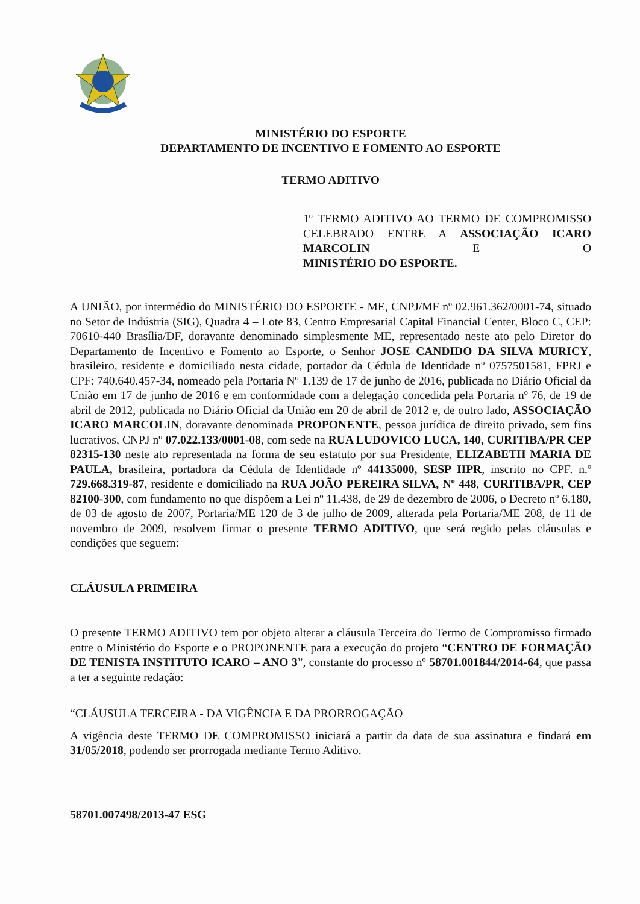MINISTÉRIO DO ESPORTE
DEPARTAMENTO DE INCENTIVO E FOMENTO AO ESPORTE
TERMO ADITIVO
1º TERMO ADITIVO AO TERMO DE COMPROMISSO CELEBRADO ENTRE A ASSOCIAÇÃO ICARO MARCOLIN E O
MINISTÉRIO DO ESPORTE.
A UNIÃO, por intermédio do MINISTÉRIO DO ESPORTE - ME, CNPJ/MF nº 02.961.362/0001-74, situado no Setor de Indústria (SIG), Quadra 4 – Lote 83, Centro Empresarial Capital Financial Center, Bloco C, CEP: 70610-440 Brasília/DF, doravante denominado simplesmente ME, representado neste ato pelo Diretor do Departamento de Incentivo e Fomento ao Esporte, o Senhor JOSE CANDIDO DA SILVA MURICY, brasileiro, residente e domiciliado nesta cidade, portador da Cédula de Identidade nº 0757501581, FPRJ e CPF: 740.640.457-34, nomeado pela Portaria Nº 1.139 de 17 de junho de 2016, publicada no Diário Oficial da União em 17 de junho de 2016 e em conformidade com a delegação concedida pela Portaria nº 76, de 19 de abril de 2012, publicada no Diário Oficial da União em 20 de abril de 2012 e, de outro lado, ASSOCIAÇÃO ICARO MARCOLIN, doravante denominada PROPONENTE, pessoa jurídica de direito privado, sem fins lucrativos, CNPJ nº 07.022.133/0001-08, com sede na RUA LUDOVICO LUCA, 140, CURITIBA/PR CEP 82315-130 neste ato representada na forma de seu estatuto por sua Presidente, ELIZABETH MARIA DE PAULA, brasileira, portadora da Cédula de Identidade nº 44135000, SESP IIPR, inscrito no CPF. n.º 729.668.319-87, residente e domiciliado na RUA JOÃO PEREIRA SILVA, Nº 448, CURITIBA/PR, CEP 82100-300, com fundamento no que dispõem a Lei nº 11.438, de 29 de dezembro de 2006, o Decreto nº 6.180, de 03 de agosto de 2007, Portaria/ME 120 de 3 de julho de 2009, alterada pela Portaria/ME 208, de 11 de novembro de 2009, resolvem firmar o presente TERMO ADITIVO, que será regido pelas cláusulas e condições que seguem:
CLÁUSULA PRIMEIRA
O presente TERMO ADITIVO tem por objeto alterar a cláusula Terceira do Termo de Compromisso firmado entre o Ministério do Esporte e o PROPONENTE para a execução do projeto “CENTRO DE FORMAÇÃO DE TENISTA INSTITUTO ICARO – ANO 3”, constante do processo nº 58701.001844/2014-64, que passa a ter a seguinte redação:
“CLÁUSULA TERCEIRA - DA VIGÊNCIA E DA PRORROGAÇÃO
A vigência deste TERMO DE COMPROMISSO iniciará a partir da data de sua assinatura e findará em 31/05/2018, podendo ser prorrogada mediante Termo Aditivo.
58701.007498/2013-47 ESG